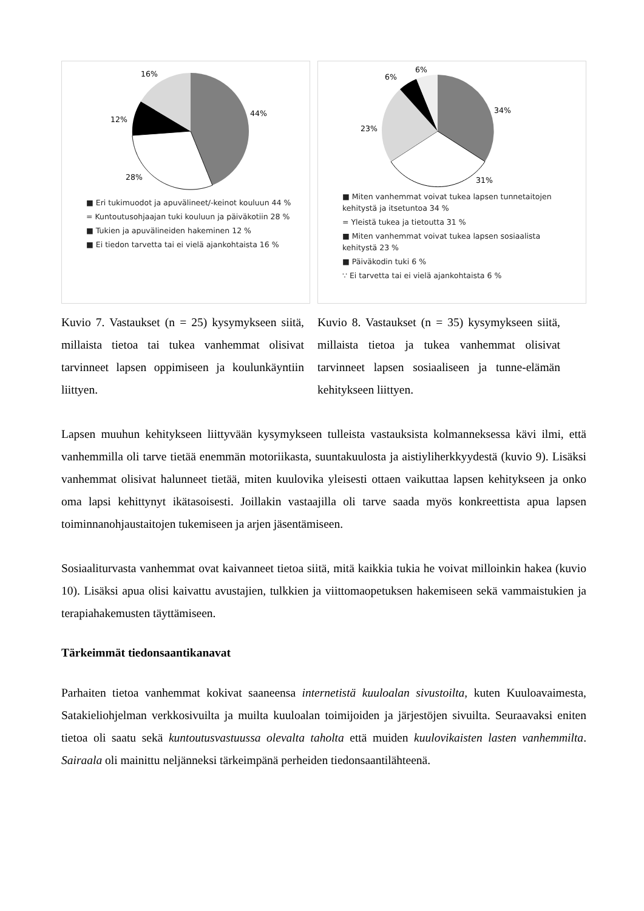16%
44%
12%
28%
■ Eri tukimuodot ja apuvälineet/-keinot kouluun 44 %
= Kuntoutusohjaajan tuki kouluun ja päiväkotiin 28 %
■ Tukien ja apuvälineiden hakeminen 12 %
■ Ei tiedon tarvetta tai ei vielä ajankohtaista 16 %
Kuvio 7. Vastaukset (n = 25) kysymykseen siitä, millaista tietoa tai tukea vanhemmat olisivat tarvinneet lapsen oppimiseen ja koulunkäyntiin liittyen.
6%
6%
34%
23%
31%
■ Miten vanhemmat voivat tukea lapsen tunnetaitojen kehitystä ja itsetuntoa 34 %
= Yleistä tukea ja tietoutta 31 %
■ Miten vanhemmat voivat tukea lapsen sosiaalista kehitystä 23 %
■ Päiväkodin tuki 6 %
∵ Ei tarvetta tai ei vielä ajankohtaista 6 %
Kuvio 8. Vastaukset (n = 35) kysymykseen siitä, millaista tietoa ja tukea vanhemmat olisivat tarvinneet lapsen sosiaaliseen ja tunne-elämän kehitykseen liittyen.
Lapsen muuhun kehitykseen liittyvään kysymykseen tulleista vastauksista kolmanneksessa kävi ilmi, että vanhemmilla oli tarve tietää enemmän motoriikasta, suuntakuulosta ja aistiyliherkkyydestä (kuvio 9). Lisäksi vanhemmat olisivat halunneet tietää, miten kuulovika yleisesti ottaen vaikuttaa lapsen kehitykseen ja onko oma lapsi kehittynyt ikätasoisesti. Joillakin vastaajilla oli tarve saada myös konkreettista apua lapsen toiminnanohjaustaitojen tukemiseen ja arjen jäsentämiseen.
Sosiaaliturvasta vanhemmat ovat kaivanneet tietoa siitä, mitä kaikkia tukia he voivat milloinkin hakea (kuvio 10). Lisäksi apua olisi kaivattu avustajien, tulkkien ja viittomaopetuksen hakemiseen sekä vammaistukien ja terapiahakemusten täyttämiseen.
Tärkeimmät tiedonsaantikanavat
Parhaiten tietoa vanhemmat kokivat saaneensa internetistä kuuloalan sivustoilta, kuten Kuuloavaimesta, Satakieliohjelman verkkosivuilta ja muilta kuuloalan toimijoiden ja järjestöjen sivuilta. Seuraavaksi eniten tietoa oli saatu sekä kuntoutusvastuussa olevalta taholta että muiden kuulovikaisten lasten vanhemmilta. Sairaala oli mainittu neljänneksi tärkeimpänä perheiden tiedonsaantilähteenä.